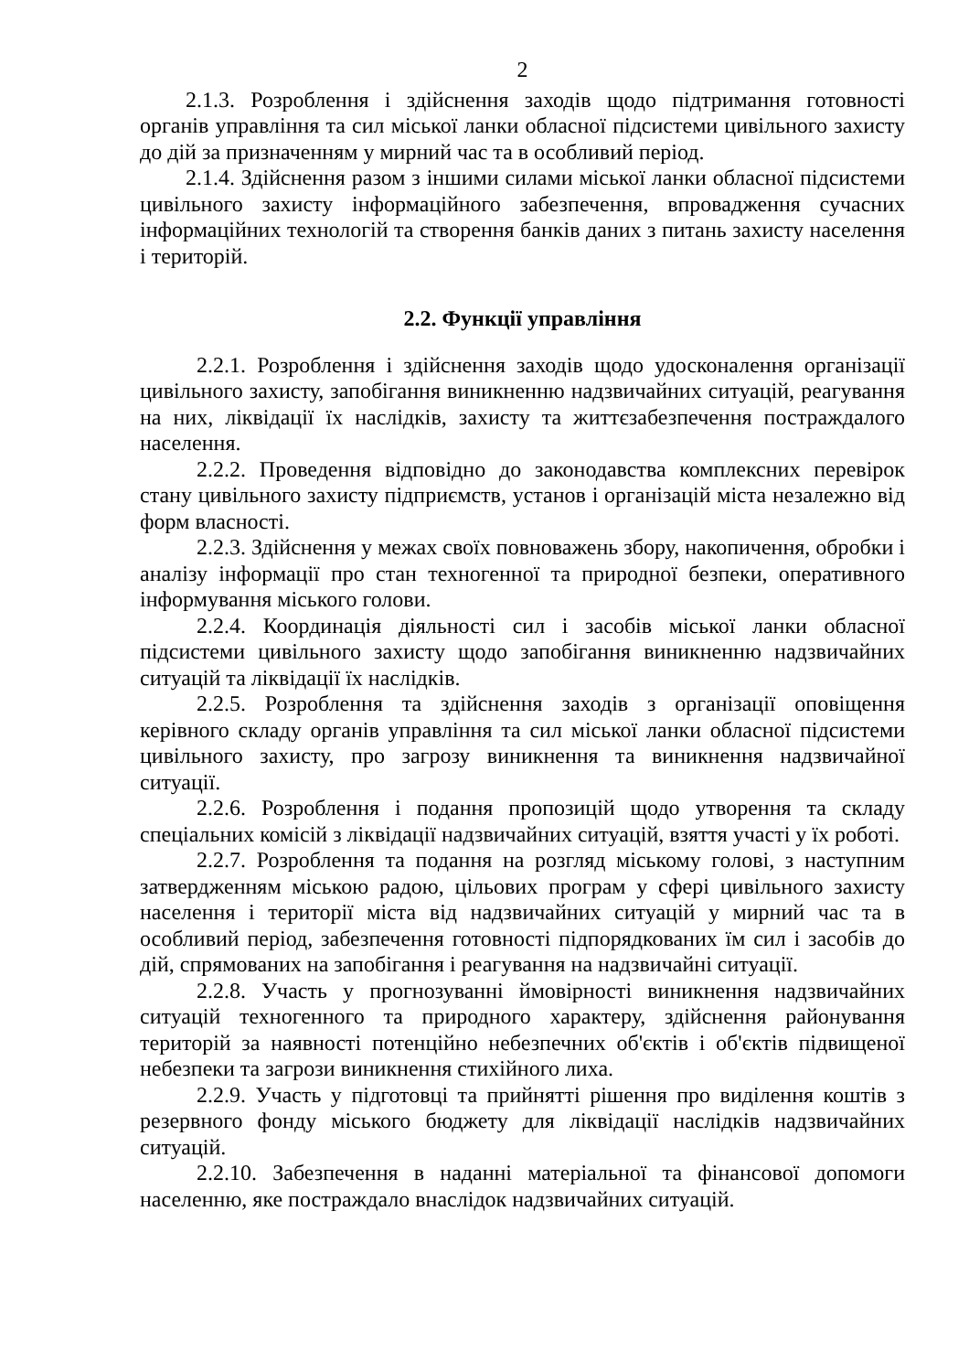2
2.1.3. Розроблення і здійснення заходів щодо підтримання готовності органів управління та сил міської ланки обласної підсистеми цивільного захисту до дій за призначенням у мирний час та в особливий період.
2.1.4. Здійснення разом з іншими силами міської ланки обласної підсистеми цивільного захисту інформаційного забезпечення, впровадження сучасних інформаційних технологій та створення банків даних з питань захисту населення і територій.
2.2. Функції управління
2.2.1. Розроблення і здійснення заходів щодо удосконалення організації цивільного захисту, запобігання виникненню надзвичайних ситуацій, реагування на них, ліквідації їх наслідків, захисту та життєзабезпечення постраждалого населення.
2.2.2. Проведення відповідно до законодавства комплексних перевірок стану цивільного захисту підприємств, установ і організацій міста незалежно від форм власності.
2.2.3. Здійснення у межах своїх повноважень збору, накопичення, обробки і аналізу інформації про стан техногенної та природної безпеки, оперативного інформування міського голови.
2.2.4. Координація діяльності сил і засобів міської ланки обласної підсистеми цивільного захисту щодо запобігання виникненню надзвичайних ситуацій та ліквідації їх наслідків.
2.2.5. Розроблення та здійснення заходів з організації оповіщення керівного складу органів управління та сил міської ланки обласної підсистеми цивільного захисту, про загрозу виникнення та виникнення надзвичайної ситуації.
2.2.6. Розроблення і подання пропозицій щодо утворення та складу спеціальних комісій з ліквідації надзвичайних ситуацій, взяття участі у їх роботі.
2.2.7. Розроблення та подання на розгляд міському голові, з наступним затвердженням міською радою, цільових програм у сфері цивільного захисту населення і території міста від надзвичайних ситуацій у мирний час та в особливий період, забезпечення готовності підпорядкованих їм сил і засобів до дій, спрямованих на запобігання і реагування на надзвичайні ситуації.
2.2.8. Участь у прогнозуванні ймовірності виникнення надзвичайних ситуацій техногенного та природного характеру, здійснення районування територій за наявності потенційно небезпечних об'єктів і об'єктів підвищеної небезпеки та загрози виникнення стихійного лиха.
2.2.9. Участь у підготовці та прийнятті рішення про виділення коштів з резервного фонду міського бюджету для ліквідації наслідків надзвичайних ситуацій.
2.2.10. Забезпечення в наданні матеріальної та фінансової допомоги населенню, яке постраждало внаслідок надзвичайних ситуацій.